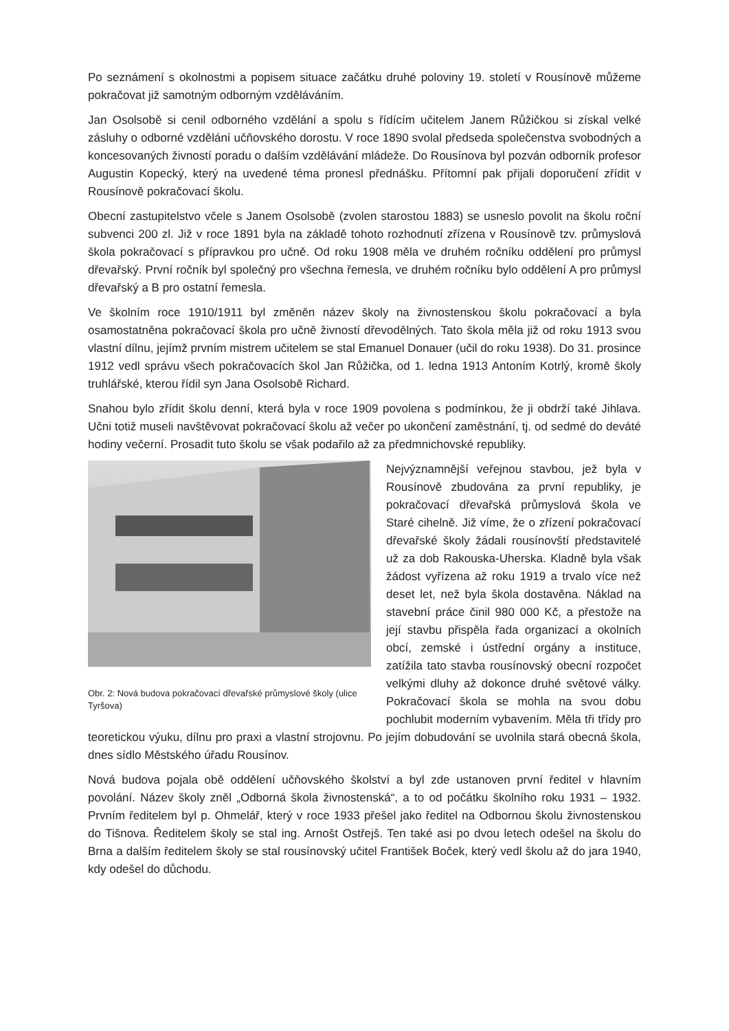Po seznámení s okolnostmi a popisem situace začátku druhé poloviny 19. století v Rousínově můžeme pokračovat již samotným odborným vzděláváním.
Jan Osolsobě si cenil odborného vzdělání a spolu s řídícím učitelem Janem Růžičkou si získal velké zásluhy o odborné vzdělání učňovského dorostu. V roce 1890 svolal předseda společenstva svobodných a koncesovaných živností poradu o dalším vzdělávání mládeže. Do Rousínova byl pozván odborník profesor Augustin Kopecký, který na uvedené téma pronesl přednášku. Přítomní pak přijali doporučení zřídit v Rousínově pokračovací školu.
Obecní zastupitelstvo včele s Janem Osolsobě (zvolen starostou 1883) se usneslo povolit na školu roční subvenci 200 zl. Již v roce 1891 byla na základě tohoto rozhodnutí zřízena v Rousínově tzv. průmyslová škola pokračovací s přípravkou pro učně. Od roku 1908 měla ve druhém ročníku oddělení pro průmysl dřevařský. První ročník byl společný pro všechna řemesla, ve druhém ročníku bylo oddělení A pro průmysl dřevařský a B pro ostatní řemesla.
Ve školním roce 1910/1911 byl změněn název školy na živnostenskou školu pokračovací a byla osamostatněna pokračovací škola pro učně živností dřevodělných. Tato škola měla již od roku 1913 svou vlastní dílnu, jejímž prvním mistrem učitelem se stal Emanuel Donauer (učil do roku 1938). Do 31. prosince 1912 vedl správu všech pokračovacích škol Jan Růžička, od 1. ledna 1913 Antoním Kotrlý, kromě školy truhlářské, kterou řídil syn Jana Osolsobě Richard.
Snahou bylo zřídit školu denní, která byla v roce 1909 povolena s podmínkou, že ji obdrží také Jihlava. Učni totiž museli navštěvovat pokračovací školu až večer po ukončení zaměstnání, tj. od sedmé do deváté hodiny večerní. Prosadit tuto školu se však podařilo až za předmnichovské republiky.
Obr. 2: Nová budova pokračovací dřevařské průmyslové školy (ulice Tyršova)
Nejvýznamnější veřejnou stavbou, jež byla v Rousínově zbudována za první republiky, je pokračovací dřevařská průmyslová škola ve Staré cihelně. Již víme, že o zřízení pokračovací dřevařské školy žádali rousínovští představitelé už za dob Rakouska-Uherska. Kladně byla však žádost vyřízena až roku 1919 a trvalo více než deset let, než byla škola dostavěna. Náklad na stavební práce činil 980 000 Kč, a přestože na její stavbu přispěla řada organizací a okolních obcí, zemské i ústřední orgány a instituce, zatížila tato stavba rousínovský obecní rozpočet velkými dluhy až dokonce druhé světové války. Pokračovací škola se mohla na svou dobu pochlubit moderním vybavením. Měla tři třídy pro teoretickou výuku, dílnu pro praxi a vlastní strojovnu. Po jejím dobudování se uvolnila stará obecná škola, dnes sídlo Městského úřadu Rousínov.
Nová budova pojala obě oddělení učňovského školství a byl zde ustanoven první ředitel v hlavním povolání. Název školy zněl „Odborná škola živnostenská“, a to od počátku školního roku 1931 – 1932. Prvním ředitelem byl p. Ohmelář, který v roce 1933 přešel jako ředitel na Odbornou školu živnostenskou do Tišnova. Ředitelem školy se stal ing. Arnošt Ostřejš. Ten také asi po dvou letech odešel na školu do Brna a dalším ředitelem školy se stal rousínovský učitel František Boček, který vedl školu až do jara 1940, kdy odešel do důchodu.